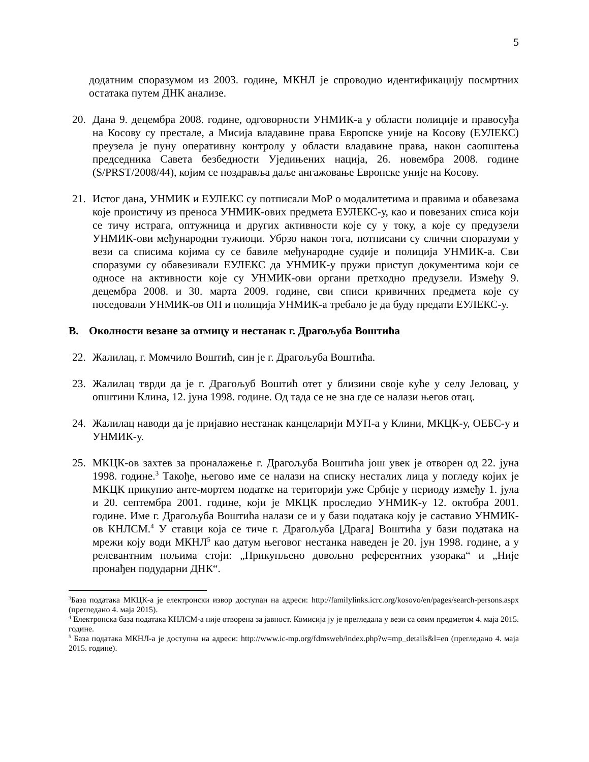5
додатним споразумом из 2003. године, МКНЛ је спроводио идентификацију посмртних остатака путем ДНК анализе.
20. Дана 9. децембра 2008. године, одговорности УНМИК-а у области полиције и правосуђа на Косову су престале, а Мисија владавине права Европске уније на Косову (ЕУЛЕКС) преузела је пуну оперативну контролу у области владавине права, након саопштења председника Савета безбедности Уједињених нација, 26. новембра 2008. године (S/PRST/2008/44), којим се поздравља даље ангажовање Европске уније на Косову.
21. Истог дана, УНМИК и ЕУЛЕКС су потписали МоР о модалитетима и правима и обавезама које проистичу из преноса УНМИК-ових предмета ЕУЛЕКС-у, као и повезаних списа који се тичу истрага, оптужница и других активности које су у току, а које су предузели УНМИК-ови међународни тужиоци. Убрзо након тога, потписани су слични споразуми у вези са списима којима су се бавиле међународне судије и полиција УНМИК-а. Сви споразуми су обавезивали ЕУЛЕКС да УНМИК-у пружи приступ документима који се односе на активности које су УНМИК-ови органи претходно предузели. Између 9. децембра 2008. и 30. марта 2009. године, сви списи кривичних предмета које су поседовали УНМИК-ов ОП и полиција УНМИК-а требало је да буду предати ЕУЛЕКС-у.
B. Околности везане за отмицу и нестанак г. Драгољуба Воштића
22. Жалилац, г. Момчило Воштић, син је г. Драгољуба Воштића.
23. Жалилац тврди да је г. Драгољуб Воштић отет у близини своје куће у селу Јеловац, у општини Клина, 12. јуна 1998. године. Од тада се не зна где се налази његов отац.
24. Жалилац наводи да је пријавио нестанак канцеларији МУП-а у Клини, МКЦК-у, ОЕБС-у и УНМИК-у.
25. МКЦК-ов захтев за проналажење г. Драгољуба Воштића још увек је отворен од 22. јуна 1998. године.<sup>3</sup> Такође, његово име се налази на списку несталих лица у погледу којих је МКЦК прикупио анте-мортем податке на територији уже Србије у периоду између 1. јула и 20. септембра 2001. године, који је МКЦК проследио УНМИК-у 12. октобра 2001. године. Име г. Драгољуба Воштића налази се и у бази података коју је саставио УНМИК-ов КНЛСМ.<sup>4</sup> У ставци која се тиче г. Драгољуба [Драга] Воштића у бази података на мрежи коју води МКНЛ<sup>5</sup> као датум његовог нестанка наведен је 20. јун 1998. године, а у релевантним пољима стоји: „Прикупљено довољно референтних узорака“ и „Није пронађен подударни ДНК“.
<sup>3</sup> База података МКЦК-а је електронски извор доступан на адреси: http://familylinks.icrc.org/kosovo/en/pages/search-persons.aspx (прегледано 4. маја 2015).
<sup>4</sup> Електронска база података КНЛСМ-а није отворена за јавност. Комисија ју је прегледала у вези са овим предметом 4. маја 2015. године.
<sup>5</sup> База података МКНЛ-а је доступна на адреси: http://www.ic-mp.org/fdmsweb/index.php?w=mp_details&l=en (прегледано 4. маја 2015. године).